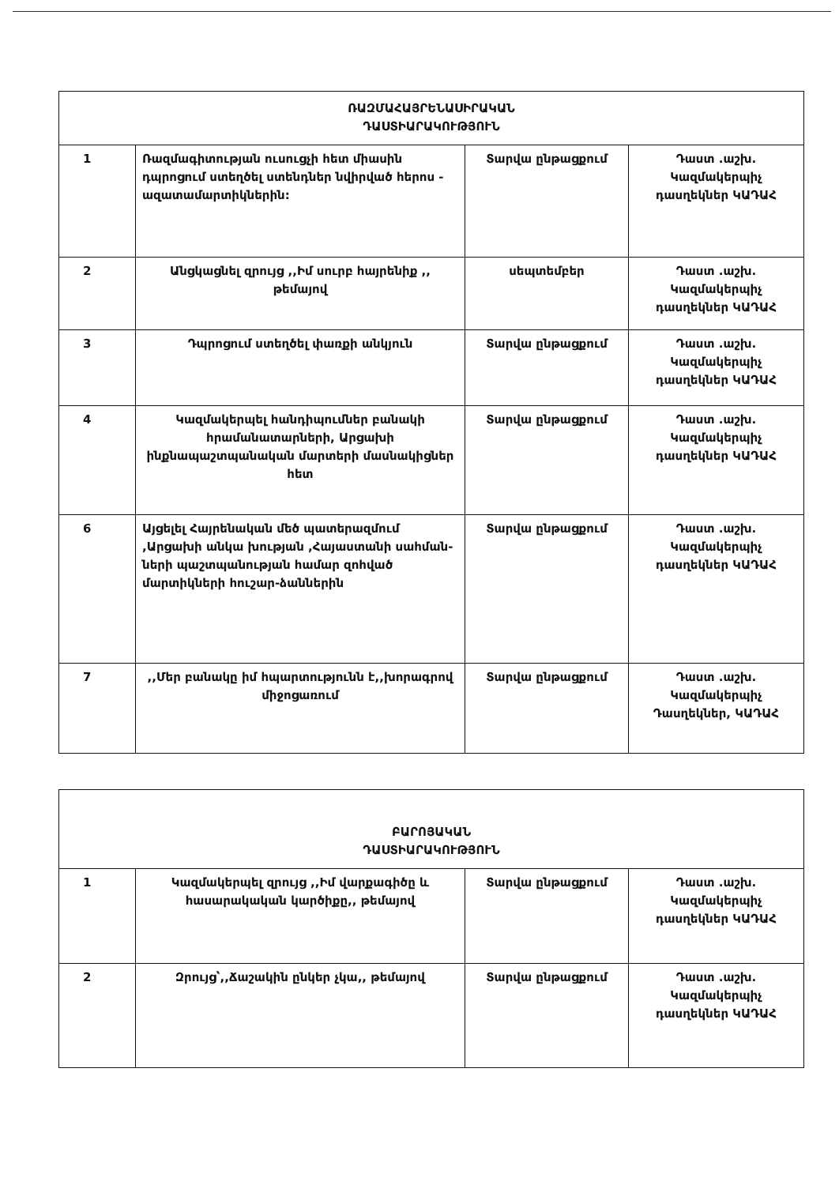| ՌԱԶՄԱՀԱՅՐԵՆԱՍԻՐԱԿԱՆ ԴԱՍՏԻԱՐԱԿՈՒԹՅՈՒՆ | | | |
| 1 | Ռազմագիտության ուսուցչի հետ միասին դպրոցում ստեղծել ստենդներ նվիրված հերոս - ազատամարտիկներին: | Տարվա ընթացքում | Դաստ .աշխ. Կազմակերպիչ դասղեկներ ԿԱԴԱՀ |
| 2 | Անցկացնել զրույց ,,Իմ սուրբ հայրենիք ,, թեմայով | սեպտեմբեր | Դաստ .աշխ. Կազմակերպիչ դասղեկներ ԿԱԴԱՀ |
| 3 | Դպրոցում ստեղծել փառքի անկյուն | Տարվա ընթացքում | Դաստ .աշխ. Կազմակերպիչ դասղեկներ ԿԱԴԱՀ |
| 4 | Կազմակերպել հանդիպումներ բանակի հրամանատարների, Արցախի ինքնապաշտպանական մարտերի մասնակիցներ հետ | Տարվա ընթացքում | Դաստ .աշխ. Կազմակերպիչ դասղեկներ ԿԱԴԱՀ |
| 6 | Այցելել Հայրենական մեծ պատերազմում ,Արցախի անկա խության ,Հայաստանի սահման-ների պաշտպանության համար զոհված մարտիկների հուշար-ձաններին | Տարվա ընթացքում | Դաստ .աշխ. Կազմակերպիչ դասղեկներ ԿԱԴԱՀ |
| 7 | ,,Մեր բանակը իմ հպարտությունն է,,խորագրով միջոցառում | Տարվա ընթացքում | Դաստ .աշխ. Կազմակերպիչ Դասղեկներ, ԿԱԴԱՀ |
| ԲԱՐՈՅԱԿԱՆ ԴԱՍՏԻԱՐԱԿՈՒԹՅՈՒՆ | | | |
| 1 | Կազմակերպել զրույց ,,Իմ վարքագիծը և հասարակական կարծիքը,, թեմայով | Տարվա ընթացքում | Դաստ .աշխ. Կազմակերպիչ դասղեկներ ԿԱԴԱՀ |
| 2 | Զրույց՝,,Ճաշակին ընկեր չկա,, թեմայով | Տարվա ընթացքում | Դաստ .աշխ. Կազմակերպիչ դասղեկներ ԿԱԴԱՀ |